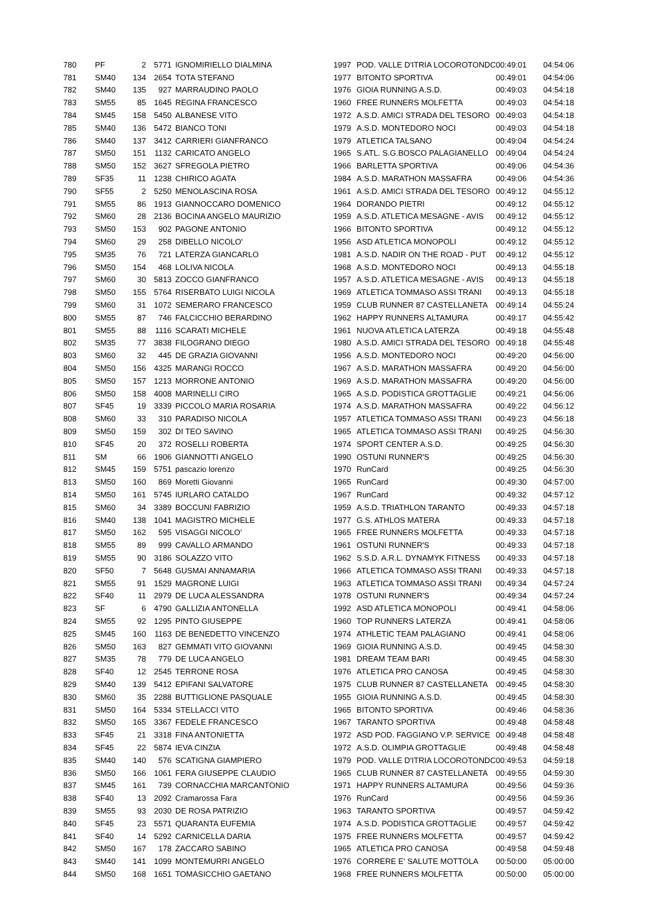| 780 | PF | 2 | 5771 | IGNOMIRIELLO DIALMINA | 1997 | POD. VALLE D'ITRIA LOCOROTONDC | 00:49:01 | 04:54:06 |
| 781 | SM40 | 134 | 2654 | TOTA STEFANO | 1977 | BITONTO SPORTIVA | 00:49:01 | 04:54:06 |
| 782 | SM40 | 135 | 927 | MARRAUDINO PAOLO | 1976 | GIOIA RUNNING A.S.D. | 00:49:03 | 04:54:18 |
| 783 | SM55 | 85 | 1645 | REGINA FRANCESCO | 1960 | FREE RUNNERS MOLFETTA | 00:49:03 | 04:54:18 |
| 784 | SM45 | 158 | 5450 | ALBANESE VITO | 1972 | A.S.D. AMICI STRADA DEL TESORO | 00:49:03 | 04:54:18 |
| 785 | SM40 | 136 | 5472 | BIANCO TONI | 1979 | A.S.D. MONTEDORO NOCI | 00:49:03 | 04:54:18 |
| 786 | SM40 | 137 | 3412 | CARRIERI GIANFRANCO | 1979 | ATLETICA TALSANO | 00:49:04 | 04:54:24 |
| 787 | SM50 | 151 | 1132 | CARICATO ANGELO | 1965 | S.ATL. S.G.BOSCO PALAGIANELLO | 00:49:04 | 04:54:24 |
| 788 | SM50 | 152 | 3627 | SFREGOLA PIETRO | 1966 | BARLETTA SPORTIVA | 00:49:06 | 04:54:36 |
| 789 | SF35 | 11 | 1238 | CHIRICO AGATA | 1984 | A.S.D. MARATHON MASSAFRA | 00:49:06 | 04:54:36 |
| 790 | SF55 | 2 | 5250 | MENOLASCINA ROSA | 1961 | A.S.D. AMICI STRADA DEL TESORO | 00:49:12 | 04:55:12 |
| 791 | SM55 | 86 | 1913 | GIANNOCCARO DOMENICO | 1964 | DORANDO PIETRI | 00:49:12 | 04:55:12 |
| 792 | SM60 | 28 | 2136 | BOCINA ANGELO MAURIZIO | 1959 | A.S.D. ATLETICA MESAGNE - AVIS | 00:49:12 | 04:55:12 |
| 793 | SM50 | 153 | 902 | PAGONE ANTONIO | 1966 | BITONTO SPORTIVA | 00:49:12 | 04:55:12 |
| 794 | SM60 | 29 | 258 | DIBELLO NICOLO' | 1956 | ASD ATLETICA MONOPOLI | 00:49:12 | 04:55:12 |
| 795 | SM35 | 76 | 721 | LATERZA GIANCARLO | 1981 | A.S.D. NADIR ON THE ROAD - PUT | 00:49:12 | 04:55:12 |
| 796 | SM50 | 154 | 468 | LOLIVA NICOLA | 1968 | A.S.D. MONTEDORO NOCI | 00:49:13 | 04:55:18 |
| 797 | SM60 | 30 | 5813 | ZOCCO GIANFRANCO | 1957 | A.S.D. ATLETICA MESAGNE - AVIS | 00:49:13 | 04:55:18 |
| 798 | SM50 | 155 | 5764 | RISERBATO LUIGI NICOLA | 1969 | ATLETICA TOMMASO ASSI TRANI | 00:49:13 | 04:55:18 |
| 799 | SM60 | 31 | 1072 | SEMERARO FRANCESCO | 1959 | CLUB RUNNER 87 CASTELLANETA | 00:49:14 | 04:55:24 |
| 800 | SM55 | 87 | 746 | FALCICCHIO BERARDINO | 1962 | HAPPY RUNNERS ALTAMURA | 00:49:17 | 04:55:42 |
| 801 | SM55 | 88 | 1116 | SCARATI MICHELE | 1961 | NUOVA ATLETICA LATERZA | 00:49:18 | 04:55:48 |
| 802 | SM35 | 77 | 3838 | FILOGRANO DIEGO | 1980 | A.S.D. AMICI STRADA DEL TESORO | 00:49:18 | 04:55:48 |
| 803 | SM60 | 32 | 445 | DE GRAZIA GIOVANNI | 1956 | A.S.D. MONTEDORO NOCI | 00:49:20 | 04:56:00 |
| 804 | SM50 | 156 | 4325 | MARANGI ROCCO | 1967 | A.S.D. MARATHON MASSAFRA | 00:49:20 | 04:56:00 |
| 805 | SM50 | 157 | 1213 | MORRONE ANTONIO | 1969 | A.S.D. MARATHON MASSAFRA | 00:49:20 | 04:56:00 |
| 806 | SM50 | 158 | 4008 | MARINELLI CIRO | 1965 | A.S.D. PODISTICA GROTTAGLIE | 00:49:21 | 04:56:06 |
| 807 | SF45 | 19 | 3339 | PICCOLO MARIA ROSARIA | 1974 | A.S.D. MARATHON MASSAFRA | 00:49:22 | 04:56:12 |
| 808 | SM60 | 33 | 310 | PARADISO NICOLA | 1957 | ATLETICA TOMMASO ASSI TRANI | 00:49:23 | 04:56:18 |
| 809 | SM50 | 159 | 302 | DI TEO SAVINO | 1965 | ATLETICA TOMMASO ASSI TRANI | 00:49:25 | 04:56:30 |
| 810 | SF45 | 20 | 372 | ROSELLI ROBERTA | 1974 | SPORT CENTER A.S.D. | 00:49:25 | 04:56:30 |
| 811 | SM | 66 | 1906 | GIANNOTTI ANGELO | 1990 | OSTUNI RUNNER'S | 00:49:25 | 04:56:30 |
| 812 | SM45 | 159 | 5751 | pascazio lorenzo | 1970 | RunCard | 00:49:25 | 04:56:30 |
| 813 | SM50 | 160 | 869 | Moretti Giovanni | 1965 | RunCard | 00:49:30 | 04:57:00 |
| 814 | SM50 | 161 | 5745 | IURLARO CATALDO | 1967 | RunCard | 00:49:32 | 04:57:12 |
| 815 | SM60 | 34 | 3389 | BOCCUNI FABRIZIO | 1959 | A.S.D. TRIATHLON TARANTO | 00:49:33 | 04:57:18 |
| 816 | SM40 | 138 | 1041 | MAGISTRO MICHELE | 1977 | G.S. ATHLOS MATERA | 00:49:33 | 04:57:18 |
| 817 | SM50 | 162 | 595 | VISAGGI NICOLO' | 1965 | FREE RUNNERS MOLFETTA | 00:49:33 | 04:57:18 |
| 818 | SM55 | 89 | 999 | CAVALLO ARMANDO | 1961 | OSTUNI RUNNER'S | 00:49:33 | 04:57:18 |
| 819 | SM55 | 90 | 3186 | SOLAZZO VITO | 1962 | S.S.D. A.R.L. DYNAMYK FITNESS | 00:49:33 | 04:57:18 |
| 820 | SF50 | 7 | 5648 | GUSMAI ANNAMARIA | 1966 | ATLETICA TOMMASO ASSI TRANI | 00:49:33 | 04:57:18 |
| 821 | SM55 | 91 | 1529 | MAGRONE LUIGI | 1963 | ATLETICA TOMMASO ASSI TRANI | 00:49:34 | 04:57:24 |
| 822 | SF40 | 11 | 2979 | DE LUCA ALESSANDRA | 1978 | OSTUNI RUNNER'S | 00:49:34 | 04:57:24 |
| 823 | SF | 6 | 4790 | GALLIZIA ANTONELLA | 1992 | ASD ATLETICA MONOPOLI | 00:49:41 | 04:58:06 |
| 824 | SM55 | 92 | 1295 | PINTO GIUSEPPE | 1960 | TOP RUNNERS LATERZA | 00:49:41 | 04:58:06 |
| 825 | SM45 | 160 | 1163 | DE BENEDETTO VINCENZO | 1974 | ATHLETIC TEAM PALAGIANO | 00:49:41 | 04:58:06 |
| 826 | SM50 | 163 | 827 | GEMMATI VITO GIOVANNI | 1969 | GIOIA RUNNING A.S.D. | 00:49:45 | 04:58:30 |
| 827 | SM35 | 78 | 779 | DE LUCA ANGELO | 1981 | DREAM TEAM BARI | 00:49:45 | 04:58:30 |
| 828 | SF40 | 12 | 2545 | TERRONE ROSA | 1976 | ATLETICA PRO CANOSA | 00:49:45 | 04:58:30 |
| 829 | SM40 | 139 | 5412 | EPIFANI SALVATORE | 1975 | CLUB RUNNER 87 CASTELLANETA | 00:49:45 | 04:58:30 |
| 830 | SM60 | 35 | 2288 | BUTTIGLIONE PASQUALE | 1955 | GIOIA RUNNING A.S.D. | 00:49:45 | 04:58:30 |
| 831 | SM50 | 164 | 5334 | STELLACCI VITO | 1965 | BITONTO SPORTIVA | 00:49:46 | 04:58:36 |
| 832 | SM50 | 165 | 3367 | FEDELE FRANCESCO | 1967 | TARANTO SPORTIVA | 00:49:48 | 04:58:48 |
| 833 | SF45 | 21 | 3318 | FINA ANTONIETTA | 1972 | ASD POD. FAGGIANO V.P. SERVICE | 00:49:48 | 04:58:48 |
| 834 | SF45 | 22 | 5874 | IEVA CINZIA | 1972 | A.S.D. OLIMPIA GROTTAGLIE | 00:49:48 | 04:58:48 |
| 835 | SM40 | 140 | 576 | SCATIGNA GIAMPIERO | 1979 | POD. VALLE D'ITRIA LOCOROTONDC | 00:49:53 | 04:59:18 |
| 836 | SM50 | 166 | 1061 | FERA GIUSEPPE CLAUDIO | 1965 | CLUB RUNNER 87 CASTELLANETA | 00:49:55 | 04:59:30 |
| 837 | SM45 | 161 | 739 | CORNACCHIA MARCANTONIO | 1971 | HAPPY RUNNERS ALTAMURA | 00:49:56 | 04:59:36 |
| 838 | SF40 | 13 | 2092 | Cramarossa Fara | 1976 | RunCard | 00:49:56 | 04:59:36 |
| 839 | SM55 | 93 | 2030 | DE ROSA PATRIZIO | 1963 | TARANTO SPORTIVA | 00:49:57 | 04:59:42 |
| 840 | SF45 | 23 | 5571 | QUARANTA EUFEMIA | 1974 | A.S.D. PODISTICA GROTTAGLIE | 00:49:57 | 04:59:42 |
| 841 | SF40 | 14 | 5292 | CARNICELLA DARIA | 1975 | FREE RUNNERS MOLFETTA | 00:49:57 | 04:59:42 |
| 842 | SM50 | 167 | 178 | ZACCARO SABINO | 1965 | ATLETICA PRO CANOSA | 00:49:58 | 04:59:48 |
| 843 | SM40 | 141 | 1099 | MONTEMURRI ANGELO | 1976 | CORRERE E' SALUTE MOTTOLA | 00:50:00 | 05:00:00 |
| 844 | SM50 | 168 | 1651 | TOMASICCHIO GAETANO | 1968 | FREE RUNNERS MOLFETTA | 00:50:00 | 05:00:00 |